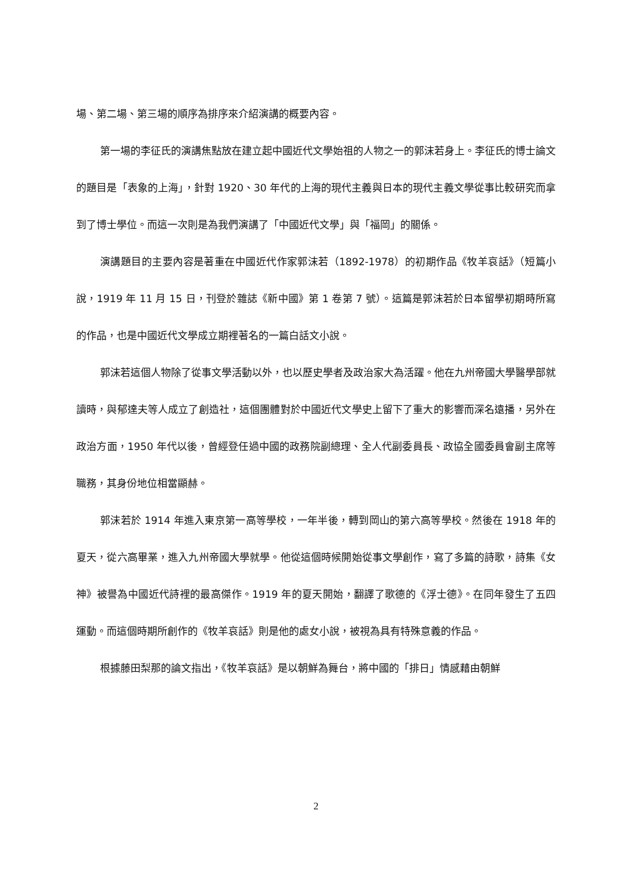場、第二場、第三場的順序為排序來介紹演講的概要內容。
第一場的李征氏的演講焦點放在建立起中國近代文學始祖的人物之一的郭沫若身上。李征氏的博士論文的題目是「表象的上海」，針對 1920、30 年代的上海的現代主義與日本的現代主義文學從事比較研究而拿到了博士學位。而這一次則是為我們演講了「中國近代文學」與「福岡」的關係。
演講題目的主要內容是著重在中國近代作家郭沫若（1892-1978）的初期作品《牧羊哀話》（短篇小說，1919 年 11 月 15 日，刊登於雜誌《新中國》第 1 卷第 7 號）。這篇是郭沫若於日本留學初期時所寫的作品，也是中國近代文學成立期裡著名的一篇白話文小說。
郭沫若這個人物除了從事文學活動以外，也以歷史學者及政治家大為活躍。他在九州帝國大學醫學部就讀時，與郁達夫等人成立了創造社，這個團體對於中國近代文學史上留下了重大的影響而深名遠播，另外在政治方面，1950 年代以後，曾經登任過中國的政務院副總理、全人代副委員長、政協全國委員會副主席等職務，其身份地位相當顯赫。
郭沫若於 1914 年進入東京第一高等學校，一年半後，轉到岡山的第六高等學校。然後在 1918 年的夏天，從六高畢業，進入九州帝國大學就學。他從這個時候開始從事文學創作，寫了多篇的詩歌，詩集《女神》被譽為中國近代詩裡的最高傑作。1919 年的夏天開始，翻譯了歌德的《浮士德》。在同年發生了五四運動。而這個時期所創作的《牧羊哀話》則是他的處女小說，被視為具有特殊意義的作品。
根據藤田梨那的論文指出，《牧羊哀話》是以朝鮮為舞台，將中國的「排日」情感藉由朝鮮
2